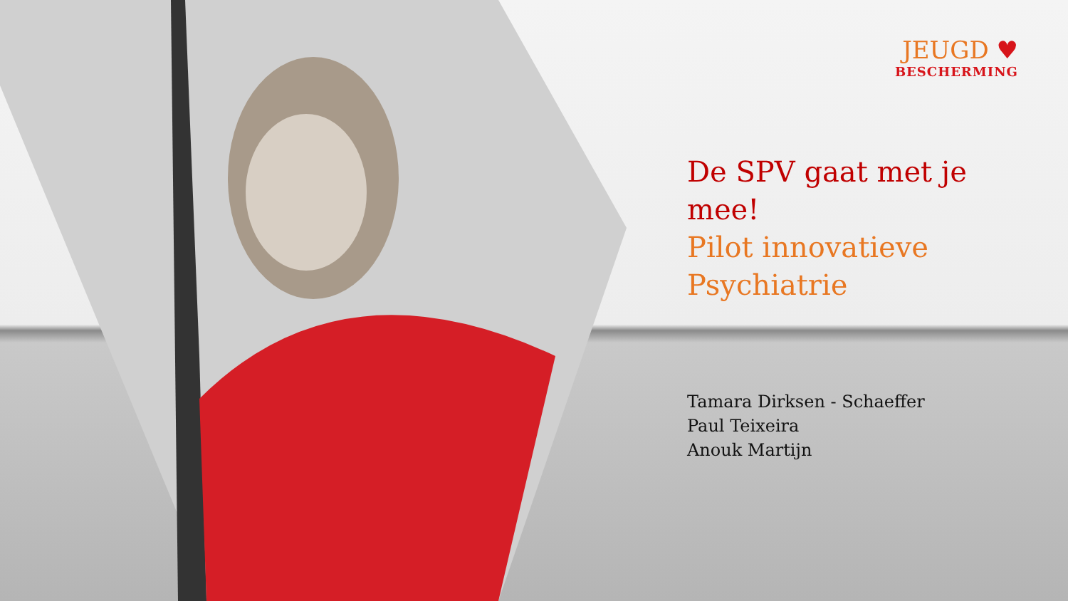JEUGD ♥
BESCHERMING
De SPV gaat met je mee!
Pilot innovatieve Psychiatrie
Tamara Dirksen - Schaeffer
Paul Teixeira
Anouk Martijn